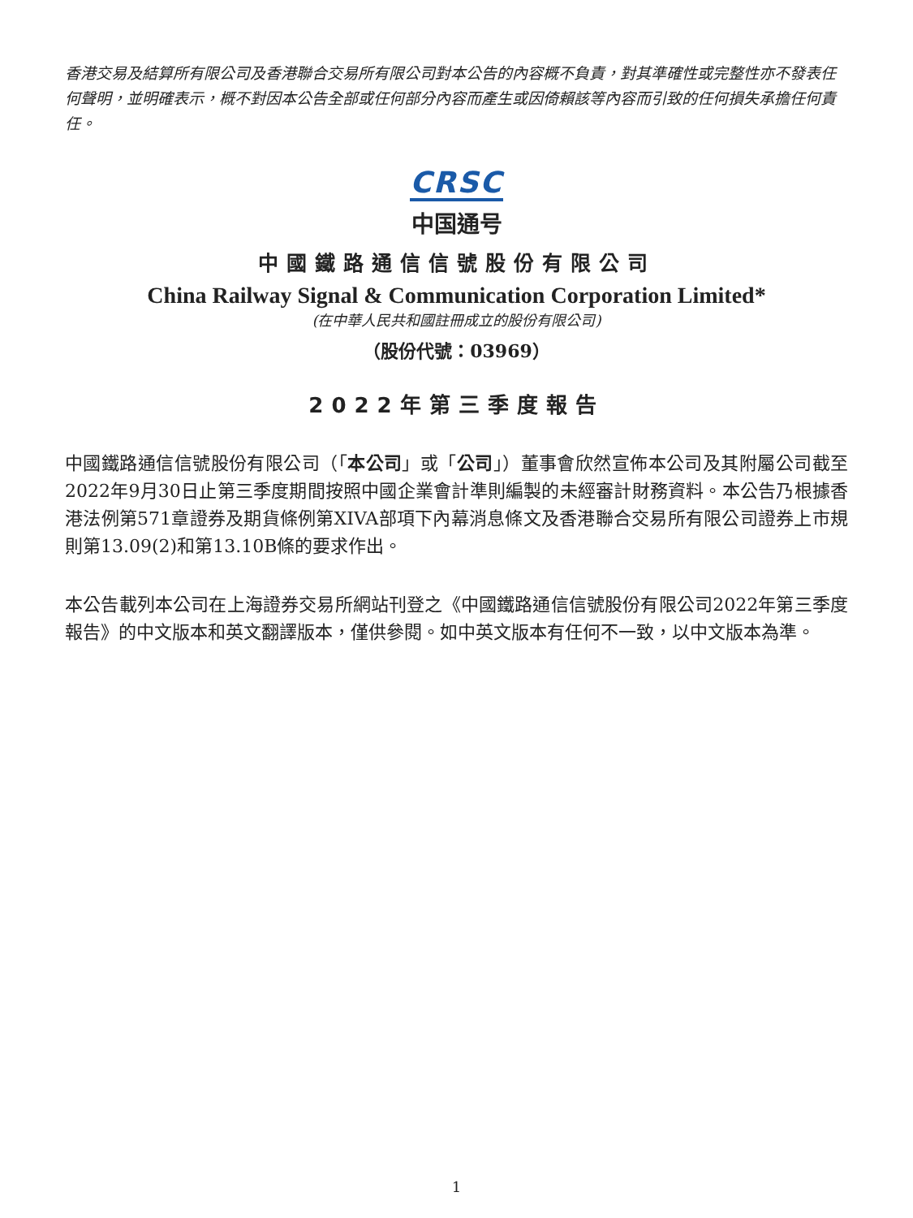香港交易及結算所有限公司及香港聯合交易所有限公司對本公告的內容概不負責，對其準確性或完整性亦不發表任何聲明，並明確表示，概不對因本公告全部或任何部分內容而產生或因倚賴該等內容而引致的任何損失承擔任何責任。
CRSC
中国通号
中國鐵路通信信號股份有限公司
China Railway Signal & Communication Corporation Limited*
(在中華人民共和國註冊成立的股份有限公司)
（股份代號：03969）
2022年第三季度報告
中國鐵路通信信號股份有限公司（「本公司」或「公司」）董事會欣然宣佈本公司及其附屬公司截至2022年9月30日止第三季度期間按照中國企業會計準則編製的未經審計財務資料。本公告乃根據香港法例第571章證券及期貨條例第XIVA部項下內幕消息條文及香港聯合交易所有限公司證券上市規則第13.09(2)和第13.10B條的要求作出。
本公告載列本公司在上海證券交易所網站刊登之《中國鐵路通信信號股份有限公司2022年第三季度報告》的中文版本和英文翻譯版本，僅供參閱。如中英文版本有任何不一致，以中文版本為準。
1